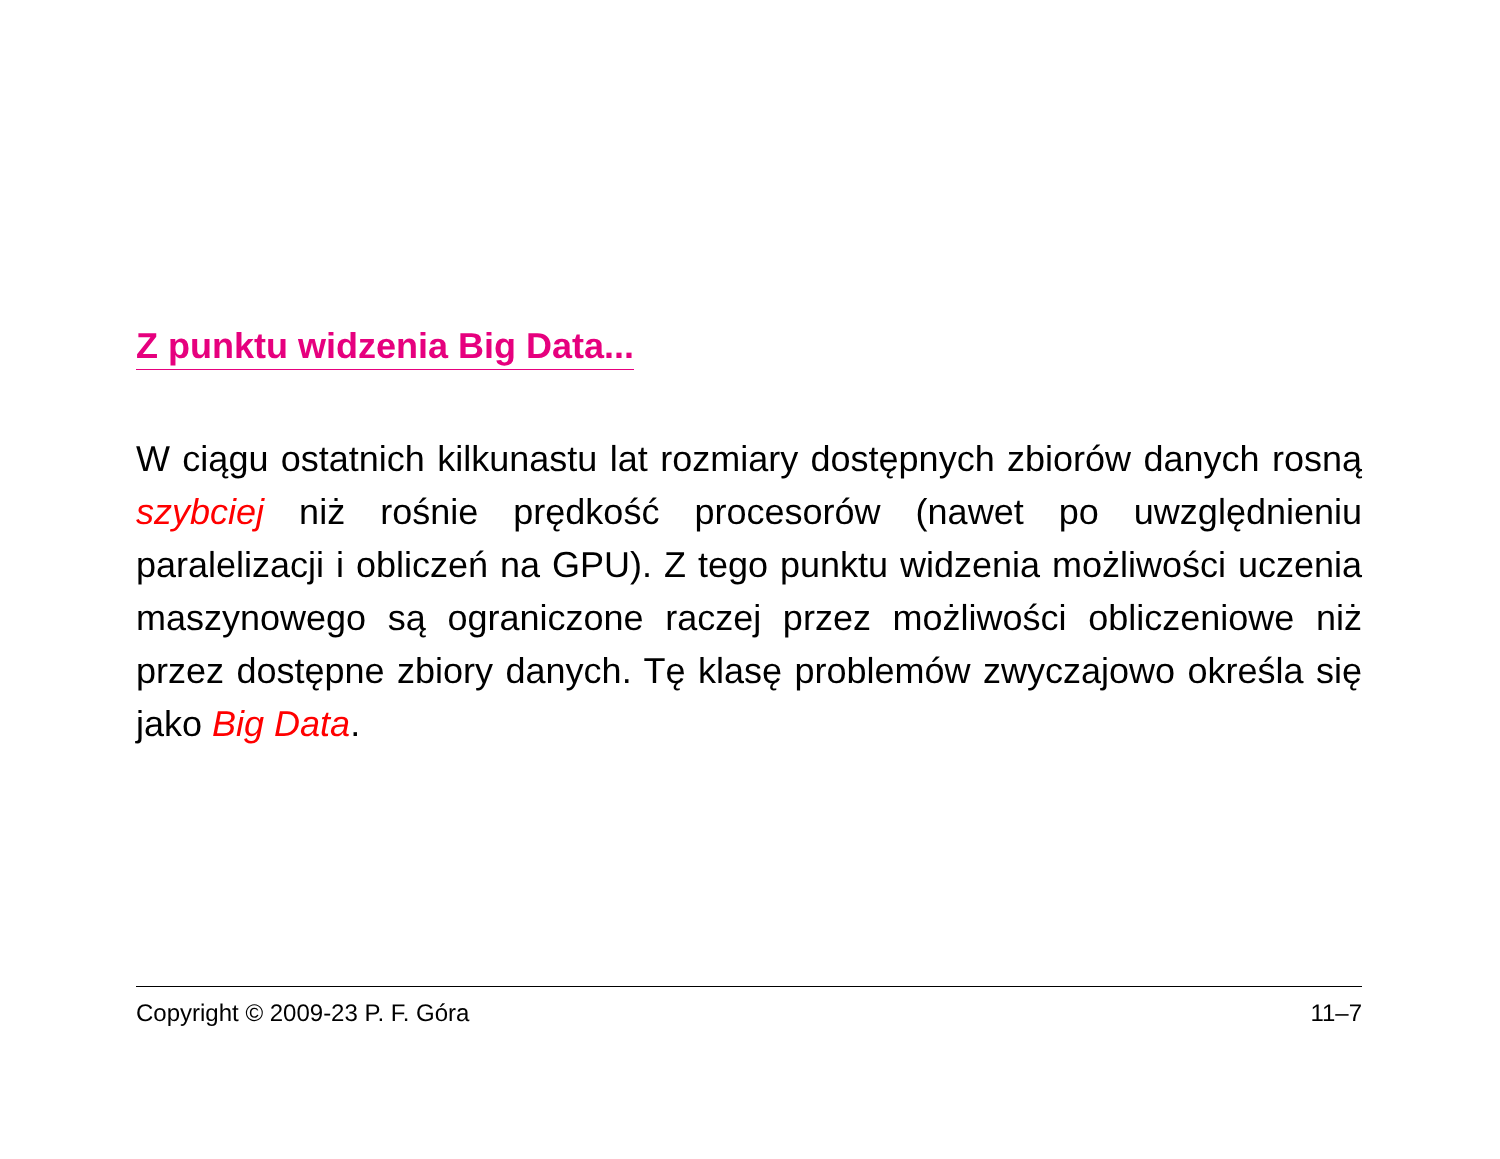Z punktu widzenia Big Data...
W ciągu ostatnich kilkunastu lat rozmiary dostępnych zbiorów danych rosną szybciej niż rośnie prędkość procesorów (nawet po uwzględnieniu paralelizacji i obliczeń na GPU). Z tego punktu widzenia możliwości uczenia maszynowego są ograniczone raczej przez możliwości obliczeniowe niż przez dostępne zbiory danych. Tę klasę problemów zwyczajowo określa się jako Big Data.
Copyright © 2009-23 P. F. Góra 11–7